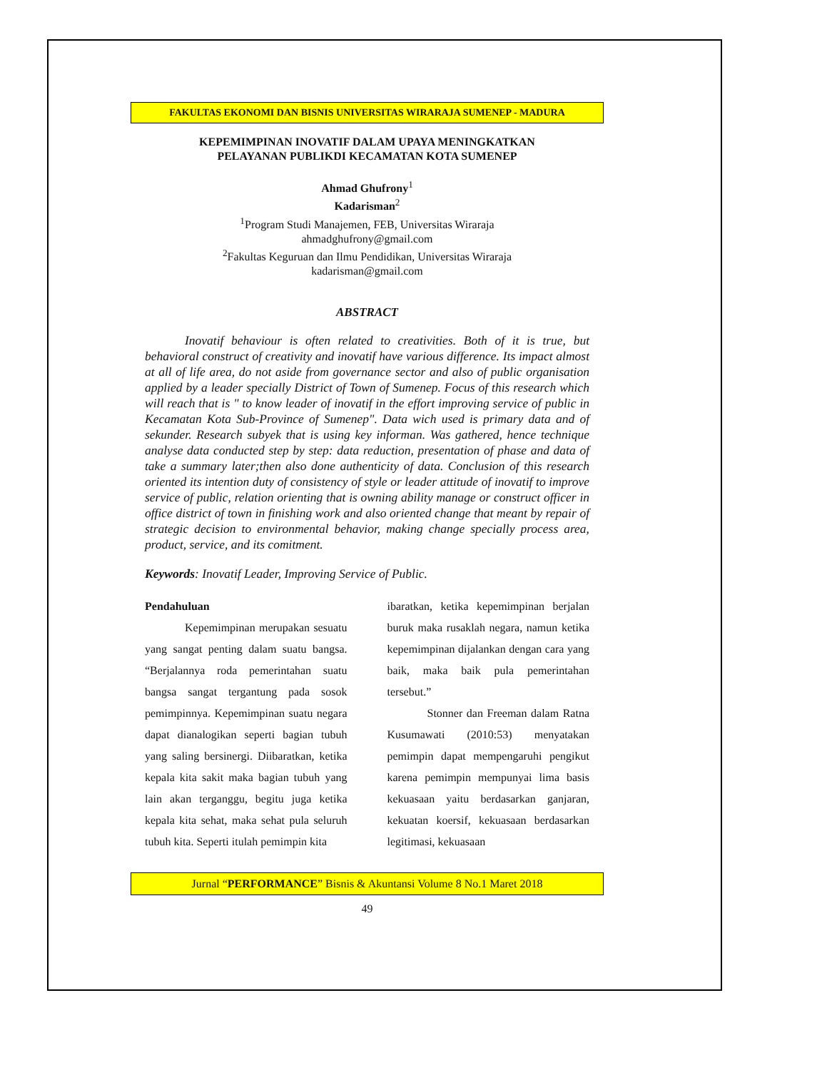FAKULTAS EKONOMI DAN BISNIS UNIVERSITAS WIRARAJA SUMENEP - MADURA
KEPEMIMPINAN INOVATIF DALAM UPAYA MENINGKATKAN
PELAYANAN PUBLIKDI KECAMATAN KOTA SUMENEP
Ahmad Ghufrony<sup>1</sup>
Kadarisman<sup>2</sup>
<sup>1</sup> Program Studi Manajemen, FEB, Universitas Wiraraja
ahmadghufrony@gmail.com
<sup>2</sup> Fakultas Keguruan dan Ilmu Pendidikan, Universitas Wiraraja
kadarisman@gmail.com
ABSTRACT
Inovatif behaviour is often related to creativities. Both of it is true, but behavioral construct of creativity and inovatif have various difference. Its impact almost at all of life area, do not aside from governance sector and also of public organisation applied by a leader specially District of Town of Sumenep. Focus of this research which will reach that is " to know leader of inovatif in the effort improving service of public in Kecamatan Kota Sub-Province of Sumenep". Data wich used is primary data and of sekunder. Research subyek that is using key informan. Was gathered, hence technique analyse data conducted step by step: data reduction, presentation of phase and data of take a summary later;then also done authenticity of data. Conclusion of this research oriented its intention duty of consistency of style or leader attitude of inovatif to improve service of public, relation orienting that is owning ability manage or construct officer in office district of town in finishing work and also oriented change that meant by repair of strategic decision to environmental behavior, making change specially process area, product, service, and its comitment.
Keywords: Inovatif Leader, Improving Service of Public.
Pendahuluan
Kepemimpinan merupakan sesuatu yang sangat penting dalam suatu bangsa. “Berjalannya roda pemerintahan suatu bangsa sangat tergantung pada sosok pemimpinnya. Kepemimpinan suatu negara dapat dianalogikan seperti bagian tubuh yang saling bersinergi. Diibaratkan, ketika kepala kita sakit maka bagian tubuh yang lain akan terganggu, begitu juga ketika kepala kita sehat, maka sehat pula seluruh tubuh kita. Seperti itulah pemimpin kita
ibaratkan, ketika kepemimpinan berjalan buruk maka rusaklah negara, namun ketika kepemimpinan dijalankan dengan cara yang baik, maka baik pula pemerintahan tersebut.”
Stonner dan Freeman dalam Ratna Kusumawati (2010:53) menyatakan pemimpin dapat mempengaruhi pengikut karena pemimpin mempunyai lima basis kekuasaan yaitu berdasarkan ganjaran, kekuatan koersif, kekuasaan berdasarkan legitimasi, kekuasaan
Jurnal “PERFORMANCE” Bisnis & Akuntansi Volume 8 No.1 Maret 2018
49